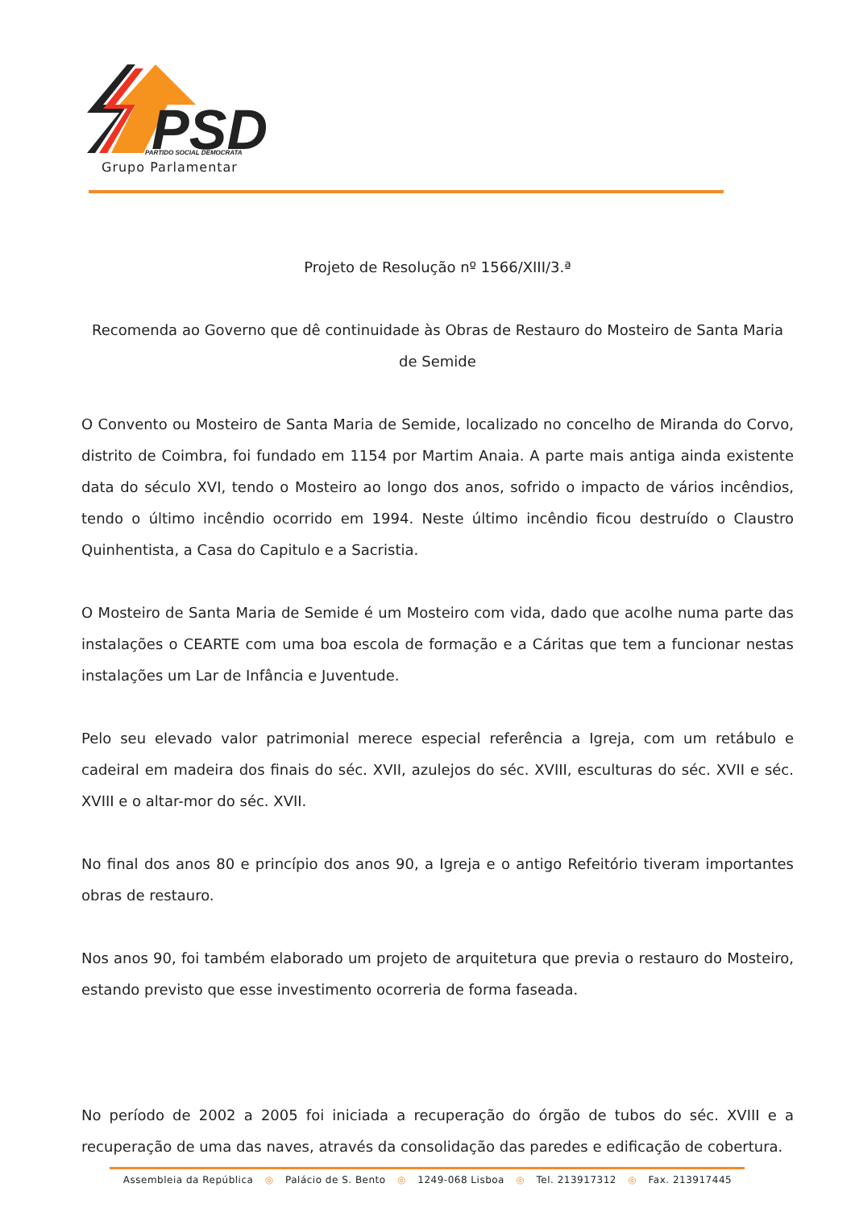PSD
PARTIDO SOCIAL DEMOCRATA
Grupo Parlamentar
Projeto de Resolução nº 1566/XIII/3.ª
Recomenda ao Governo que dê continuidade às Obras de Restauro do Mosteiro de Santa Maria de Semide
O Convento ou Mosteiro de Santa Maria de Semide, localizado no concelho de Miranda do Corvo, distrito de Coimbra, foi fundado em 1154 por Martim Anaia. A parte mais antiga ainda existente data do século XVI, tendo o Mosteiro ao longo dos anos, sofrido o impacto de vários incêndios, tendo o último incêndio ocorrido em 1994. Neste último incêndio ficou destruído o Claustro Quinhentista, a Casa do Capitulo e a Sacristia.
O Mosteiro de Santa Maria de Semide é um Mosteiro com vida, dado que acolhe numa parte das instalações o CEARTE com uma boa escola de formação e a Cáritas que tem a funcionar nestas instalações um Lar de Infância e Juventude.
Pelo seu elevado valor patrimonial merece especial referência a Igreja, com um retábulo e cadeiral em madeira dos finais do séc. XVII, azulejos do séc. XVIII, esculturas do séc. XVII e séc. XVIII e o altar-mor do séc. XVII.
No final dos anos 80 e princípio dos anos 90, a Igreja e o antigo Refeitório tiveram importantes obras de restauro.
Nos anos 90, foi também elaborado um projeto de arquitetura que previa o restauro do Mosteiro, estando previsto que esse investimento ocorreria de forma faseada.
No período de 2002 a 2005 foi iniciada a recuperação do órgão de tubos do séc. XVIII e a recuperação de uma das naves, através da consolidação das paredes e edificação de cobertura.
Assembleia da República ◎ Palácio de S. Bento ◎ 1249-068 Lisboa ◎ Tel. 213917312 ◎ Fax. 213917445